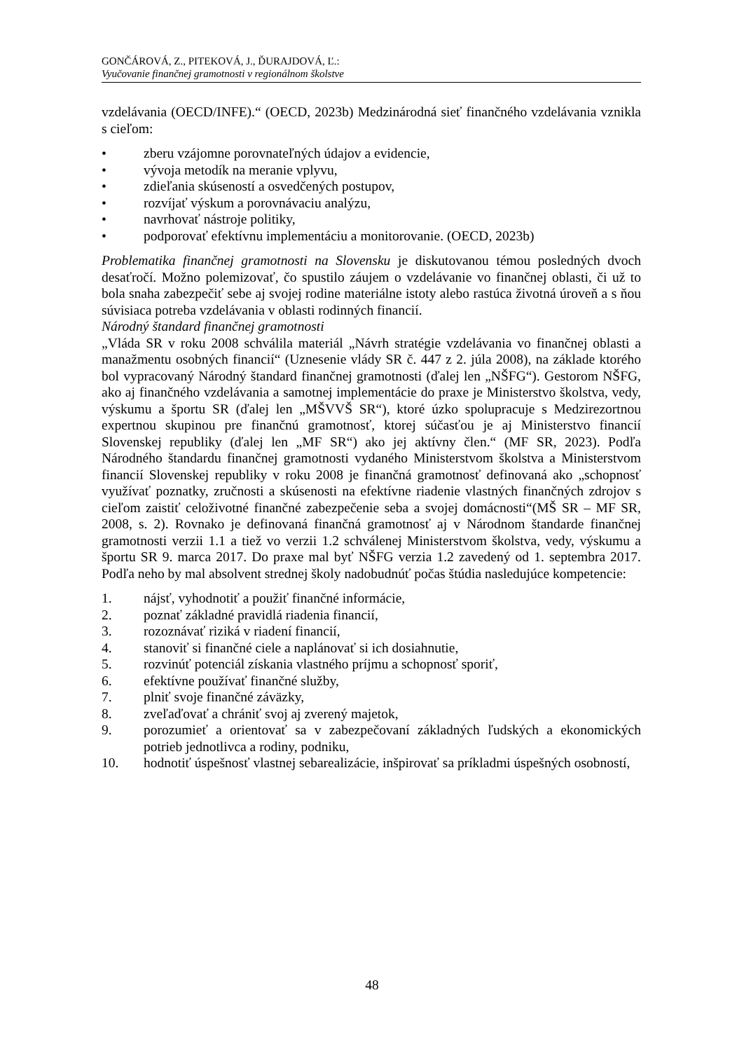GONČÁROVÁ, Z., PITEKOVÁ, J., ĎURAJDOVÁ, Ľ.:
Vyučovanie finančnej gramotnosti v regionálnom školstve
vzdelávania (OECD/INFE).“ (OECD, 2023b) Medzinárodná sieť finančného vzdelávania vznikla s cieľom:
• zberu vzájomne porovnateľných údajov a evidencie,
• vývoja metodík na meranie vplyvu,
• zdieľania skúseností a osvedčených postupov,
• rozvíjať výskum a porovnávaciu analýzu,
• navrhovať nástroje politiky,
• podporovať efektívnu implementáciu a monitorovanie. (OECD, 2023b)
Problematika finančnej gramotnosti na Slovensku je diskutovanou témou posledných dvoch desaťročí. Možno polemizovať, čo spustilo záujem o vzdelávanie vo finančnej oblasti, či už to bola snaha zabezpečiť sebe aj svojej rodine materiálne istoty alebo rastúca životná úroveň a s ňou súvisiaca potreba vzdelávania v oblasti rodinných financií.
Národný štandard finančnej gramotnosti
„Vláda SR v roku 2008 schválila materiál „Návrh stratégie vzdelávania vo finančnej oblasti a manažmentu osobných financií“ (Uznesenie vlády SR č. 447 z 2. júla 2008), na základe ktorého bol vypracovaný Národný štandard finančnej gramotnosti (ďalej len „NŠFG“). Gestorom NŠFG, ako aj finančného vzdelávania a samotnej implementácie do praxe je Ministerstvo školstva, vedy, výskumu a športu SR (ďalej len „MŠVVŠ SR“), ktoré úzko spolupracuje s Medzirezortnou expertnou skupinou pre finančnú gramotnosť, ktorej súčasťou je aj Ministerstvo financií Slovenskej republiky (ďalej len „MF SR“) ako jej aktívny člen.“ (MF SR, 2023). Podľa Národného štandardu finančnej gramotnosti vydaného Ministerstvom školstva a Ministerstvom financií Slovenskej republiky v roku 2008 je finančná gramotnosť definovaná ako „schopnosť využívať poznatky, zručnosti a skúsenosti na efektívne riadenie vlastných finančných zdrojov s cieľom zaistiť celoživotné finančné zabezpečenie seba a svojej domácnosti“(MŠ SR – MF SR, 2008, s. 2). Rovnako je definovaná finančná gramotnosť aj v Národnom štandarde finančnej gramotnosti verzii 1.1 a tiež vo verzii 1.2 schválenej Ministerstvom školstva, vedy, výskumu a športu SR 9. marca 2017. Do praxe mal byť NŠFG verzia 1.2 zavedený od 1. septembra 2017. Podľa neho by mal absolvent strednej školy nadobudnúť počas štúdia nasledujúce kompetencie:
1. nájsť, vyhodnotiť a použiť finančné informácie,
2. poznať základné pravidlá riadenia financií,
3. rozoznávať riziká v riadení financií,
4. stanoviť si finančné ciele a naplánovať si ich dosiahnutie,
5. rozvinúť potenciál získania vlastného príjmu a schopnosť sporiť,
6. efektívne používať finančné služby,
7. plniť svoje finančné záväzky,
8. zveľaďovať a chrániť svoj aj zverený majetok,
9. porozumieť a orientovať sa v zabezpečovaní základných ľudských a ekonomických potrieb jednotlivca a rodiny, podniku,
10. hodnotiť úspešnosť vlastnej sebarealizácie, inšpirovať sa príkladmi úspešných osobností,
48